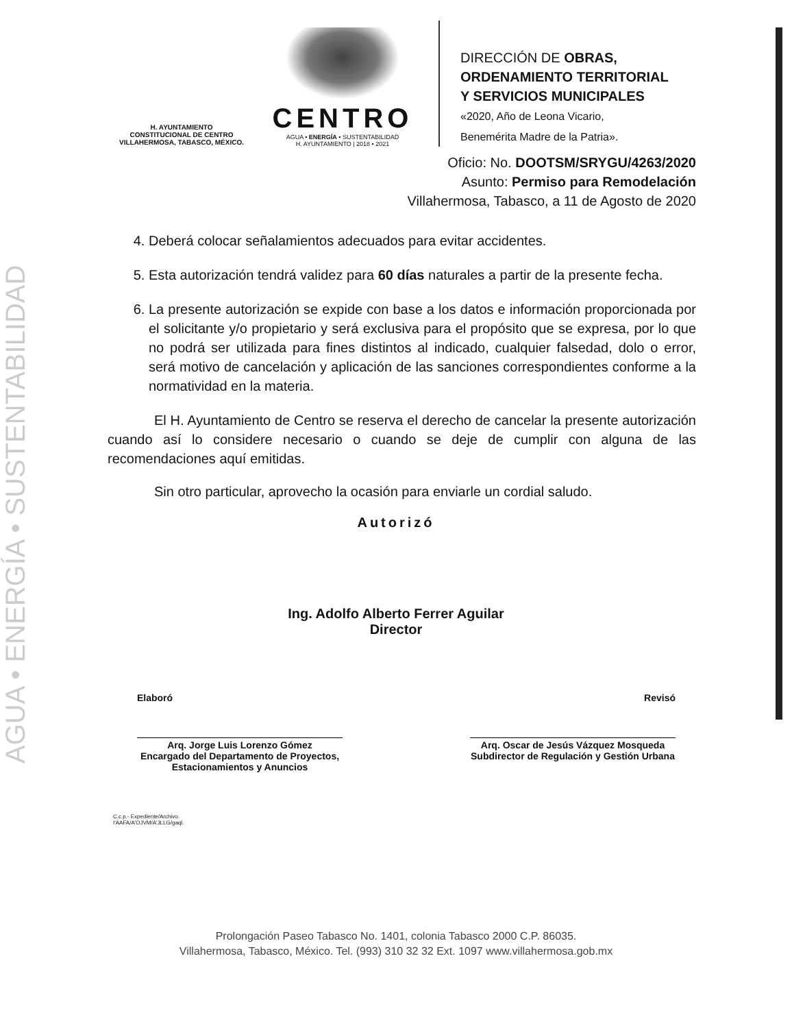AGUA • ENERGÍA • SUSTENTABILIDAD
H. AYUNTAMIENTO
CONSTITUCIONAL DE CENTRO
VILLAHERMOSA, TABASCO, MÉXICO.
CENTRO
AGUA • ENERGÍA • SUSTENTABILIDAD
H. AYUNTAMIENTO | 2018 • 2021
DIRECCIÓN DE OBRAS,
ORDENAMIENTO TERRITORIAL
Y SERVICIOS MUNICIPALES
«2020, Año de Leona Vicario,
Benemérita Madre de la Patria».
Oficio: No. DOOTSM/SRYGU/4263/2020
Asunto: Permiso para Remodelación
Villahermosa, Tabasco, a 11 de Agosto de 2020
4. Deberá colocar señalamientos adecuados para evitar accidentes.
5. Esta autorización tendrá validez para 60 días naturales a partir de la presente fecha.
6. La presente autorización se expide con base a los datos e información proporcionada por el solicitante y/o propietario y será exclusiva para el propósito que se expresa, por lo que no podrá ser utilizada para fines distintos al indicado, cualquier falsedad, dolo o error, será motivo de cancelación y aplicación de las sanciones correspondientes conforme a la normatividad en la materia.
El H. Ayuntamiento de Centro se reserva el derecho de cancelar la presente autorización cuando así lo considere necesario o cuando se deje de cumplir con alguna de las recomendaciones aquí emitidas.
Sin otro particular, aprovecho la ocasión para enviarle un cordial saludo.
Autorizó
Ing. Adolfo Alberto Ferrer Aguilar
Director
Elaboró Revisó
Arq. Jorge Luis Lorenzo Gómez
Encargado del Departamento de Proyectos, Estacionamientos y Anuncios
Arq. Oscar de Jesús Vázquez Mosqueda
Subdirector de Regulación y Gestión Urbana
C.c.p.- Expediente/Archivo.
I'AAFA/A'OJVM/A'JLLG/gaql.
Prolongación Paseo Tabasco No. 1401, colonia Tabasco 2000 C.P. 86035.
Villahermosa, Tabasco, México. Tel. (993) 310 32 32 Ext. 1097 www.villahermosa.gob.mx